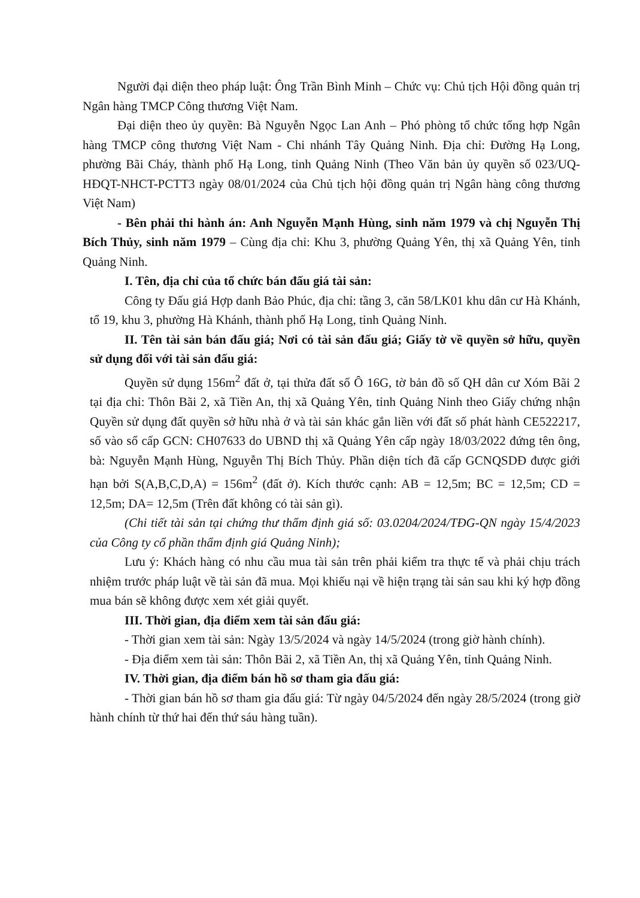Người đại diện theo pháp luật: Ông Trần Bình Minh – Chức vụ: Chủ tịch Hội đồng quản trị Ngân hàng TMCP Công thương Việt Nam.
Đại diện theo ủy quyền: Bà Nguyễn Ngọc Lan Anh – Phó phòng tổ chức tổng hợp Ngân hàng TMCP công thương Việt Nam - Chi nhánh Tây Quảng Ninh. Địa chỉ: Đường Hạ Long, phường Bãi Cháy, thành phố Hạ Long, tỉnh Quảng Ninh (Theo Văn bản ủy quyền số 023/UQ-HĐQT-NHCT-PCTT3 ngày 08/01/2024 của Chủ tịch hội đồng quản trị Ngân hàng công thương Việt Nam)
- Bên phải thi hành án: Anh Nguyễn Mạnh Hùng, sinh năm 1979 và chị Nguyễn Thị Bích Thủy, sinh năm 1979 – Cùng địa chỉ: Khu 3, phường Quảng Yên, thị xã Quảng Yên, tỉnh Quảng Ninh.
I. Tên, địa chỉ của tổ chức bán đấu giá tài sản:
Công ty Đấu giá Hợp danh Bảo Phúc, địa chỉ: tầng 3, căn 58/LK01 khu dân cư Hà Khánh, tổ 19, khu 3, phường Hà Khánh, thành phố Hạ Long, tỉnh Quảng Ninh.
II. Tên tài sản bán đấu giá; Nơi có tài sản đấu giá; Giấy tờ về quyền sở hữu, quyền sử dụng đối với tài sản đấu giá:
Quyền sử dụng 156m<sup>2</sup> đất ở, tại thửa đất số Ô 16G, tờ bản đồ số QH dân cư Xóm Bãi 2 tại địa chỉ: Thôn Bãi 2, xã Tiền An, thị xã Quảng Yên, tỉnh Quảng Ninh theo Giấy chứng nhận Quyền sử dụng đất quyền sở hữu nhà ở và tài sản khác gắn liền với đất số phát hành CE522217, số vào sổ cấp GCN: CH07633 do UBND thị xã Quảng Yên cấp ngày 18/03/2022 đứng tên ông, bà: Nguyễn Mạnh Hùng, Nguyễn Thị Bích Thủy. Phần diện tích đã cấp GCNQSDĐ được giới hạn bởi S(A,B,C,D,A) = 156m<sup>2</sup> (đất ở). Kích thước cạnh: AB = 12,5m; BC = 12,5m; CD = 12,5m; DA= 12,5m (Trên đất không có tài sản gì).
(Chi tiết tài sản tại chứng thư thẩm định giá số: 03.0204/2024/TĐG-QN ngày 15/4/2023 của Công ty cổ phần thẩm định giá Quảng Ninh);
Lưu ý: Khách hàng có nhu cầu mua tài sản trên phải kiểm tra thực tế và phải chịu trách nhiệm trước pháp luật về tài sản đã mua. Mọi khiếu nại về hiện trạng tài sản sau khi ký hợp đồng mua bán sẽ không được xem xét giải quyết.
III. Thời gian, địa điểm xem tài sản đấu giá:
- Thời gian xem tài sản: Ngày 13/5/2024 và ngày 14/5/2024 (trong giờ hành chính).
- Địa điểm xem tài sản: Thôn Bãi 2, xã Tiền An, thị xã Quảng Yên, tỉnh Quảng Ninh.
IV. Thời gian, địa điểm bán hồ sơ tham gia đấu giá:
- Thời gian bán hồ sơ tham gia đấu giá: Từ ngày 04/5/2024 đến ngày 28/5/2024 (trong giờ hành chính từ thứ hai đến thứ sáu hàng tuần).